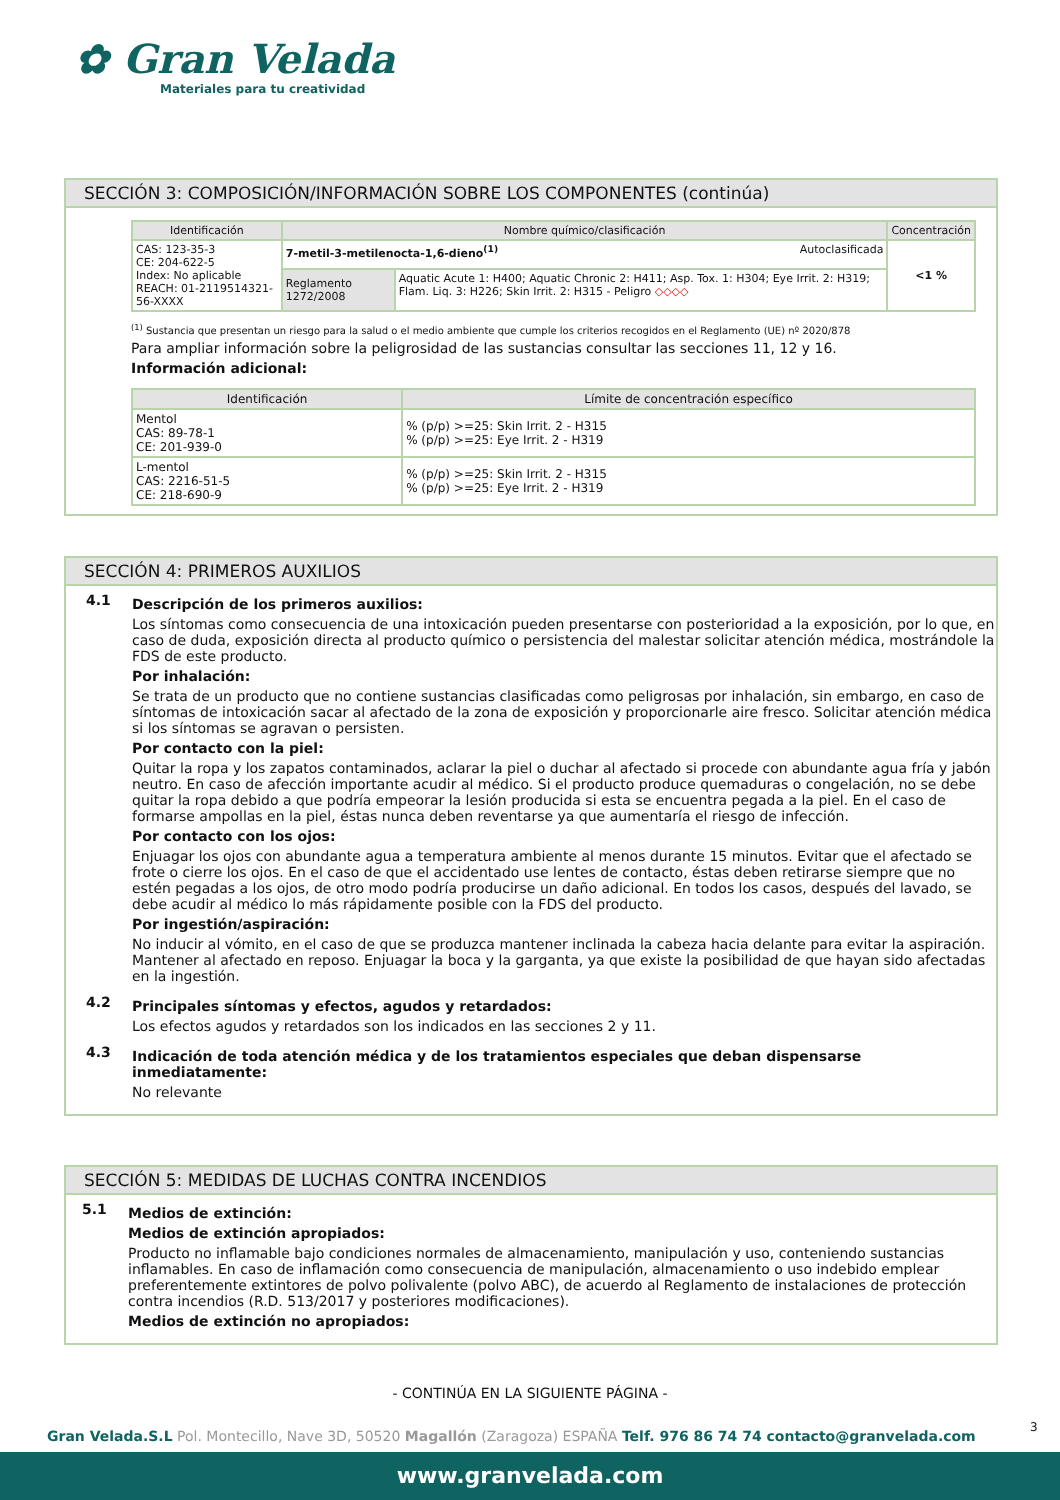✿ Gran Velada
Materiales para tu creatividad
SECCIÓN 3: COMPOSICIÓN/INFORMACIÓN SOBRE LOS COMPONENTES (continúa)
| Identificación | Nombre químico/clasificación | | Concentración |
| --- | --- | --- | --- |
| CAS: 123-35-3 CE: 204-622-5 Index: No aplicable REACH: 01-2119514321-56-XXXX | 7-metil-3-metilenocta-1,6-dieno<sup>(1)</sup> Autoclasificada | | <1 % |
| | Reglamento 1272/2008 | Aquatic Acute 1: H400; Aquatic Chronic 2: H411; Asp. Tox. 1: H304; Eye Irrit. 2: H319; Flam. Liq. 3: H226; Skin Irrit. 2: H315 - Peligro ◇◇◇◇ | |
<sup>(1)</sup> Sustancia que presentan un riesgo para la salud o el medio ambiente que cumple los criterios recogidos en el Reglamento (UE) nº 2020/878
Para ampliar información sobre la peligrosidad de las sustancias consultar las secciones 11, 12 y 16.
Información adicional:
| Identificación | Límite de concentración específico |
| --- | --- |
| Mentol CAS: 89-78-1 CE: 201-939-0 | % (p/p) >=25: Skin Irrit. 2 - H315 % (p/p) >=25: Eye Irrit. 2 - H319 |
| L-mentol CAS: 2216-51-5 CE: 218-690-9 | % (p/p) >=25: Skin Irrit. 2 - H315 % (p/p) >=25: Eye Irrit. 2 - H319 |
SECCIÓN 4: PRIMEROS AUXILIOS
4.1
Descripción de los primeros auxilios:
Los síntomas como consecuencia de una intoxicación pueden presentarse con posterioridad a la exposición, por lo que, en caso de duda, exposición directa al producto químico o persistencia del malestar solicitar atención médica, mostrándole la FDS de este producto.
Por inhalación:
Se trata de un producto que no contiene sustancias clasificadas como peligrosas por inhalación, sin embargo, en caso de síntomas de intoxicación sacar al afectado de la zona de exposición y proporcionarle aire fresco. Solicitar atención médica si los síntomas se agravan o persisten.
Por contacto con la piel:
Quitar la ropa y los zapatos contaminados, aclarar la piel o duchar al afectado si procede con abundante agua fría y jabón neutro. En caso de afección importante acudir al médico. Si el producto produce quemaduras o congelación, no se debe quitar la ropa debido a que podría empeorar la lesión producida si esta se encuentra pegada a la piel. En el caso de formarse ampollas en la piel, éstas nunca deben reventarse ya que aumentaría el riesgo de infección.
Por contacto con los ojos:
Enjuagar los ojos con abundante agua a temperatura ambiente al menos durante 15 minutos. Evitar que el afectado se frote o cierre los ojos. En el caso de que el accidentado use lentes de contacto, éstas deben retirarse siempre que no estén pegadas a los ojos, de otro modo podría producirse un daño adicional. En todos los casos, después del lavado, se debe acudir al médico lo más rápidamente posible con la FDS del producto.
Por ingestión/aspiración:
No inducir al vómito, en el caso de que se produzca mantener inclinada la cabeza hacia delante para evitar la aspiración. Mantener al afectado en reposo. Enjuagar la boca y la garganta, ya que existe la posibilidad de que hayan sido afectadas en la ingestión.
4.2
Principales síntomas y efectos, agudos y retardados:
Los efectos agudos y retardados son los indicados en las secciones 2 y 11.
4.3
Indicación de toda atención médica y de los tratamientos especiales que deban dispensarse inmediatamente:
No relevante
SECCIÓN 5: MEDIDAS DE LUCHAS CONTRA INCENDIOS
5.1
Medios de extinción:
Medios de extinción apropiados:
Producto no inflamable bajo condiciones normales de almacenamiento, manipulación y uso, conteniendo sustancias inflamables. En caso de inflamación como consecuencia de manipulación, almacenamiento o uso indebido emplear preferentemente extintores de polvo polivalente (polvo ABC), de acuerdo al Reglamento de instalaciones de protección contra incendios (R.D. 513/2017 y posteriores modificaciones).
Medios de extinción no apropiados:
- CONTINÚA EN LA SIGUIENTE PÁGINA -
3
Gran Velada.S.L Pol. Montecillo, Nave 3D, 50520 Magallón (Zaragoza) ESPAÑA Telf. 976 86 74 74 contacto@granvelada.com
www.granvelada.com